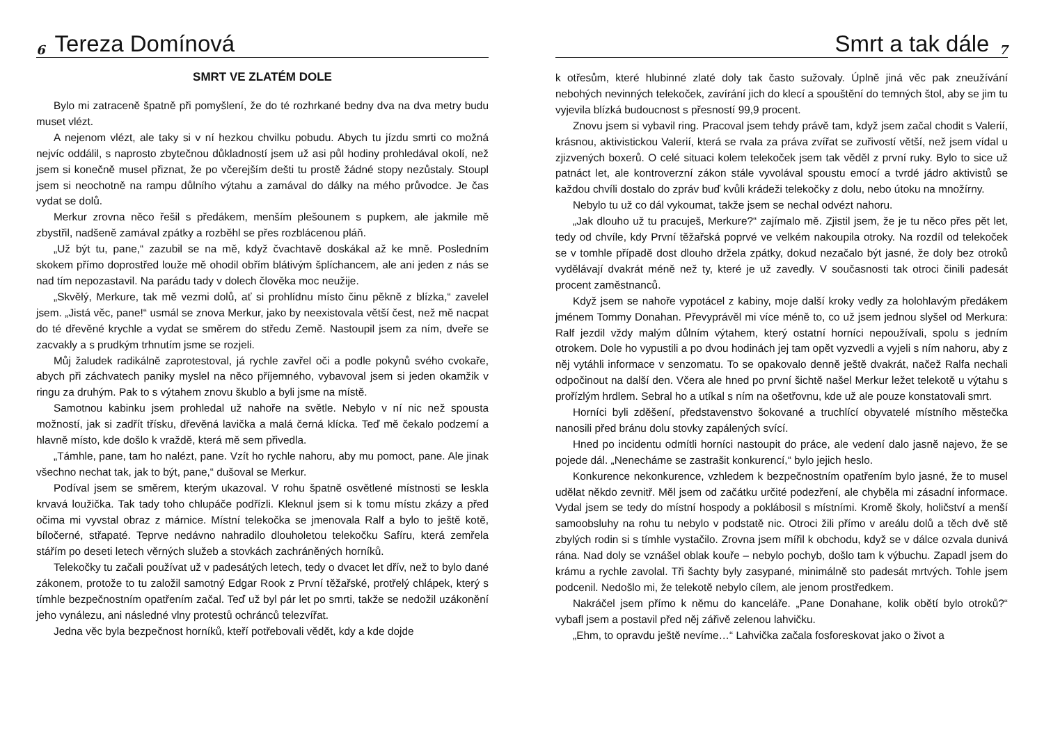6 Tereza Domínová
SMRT VE ZLATÉM DOLE
Bylo mi zatraceně špatně při pomyšlení, že do té rozhrkané bedny dva na dva metry budu muset vlézt.
A nejenom vlézt, ale taky si v ní hezkou chvilku pobudu. Abych tu jízdu smrti co možná nejvíc oddálil, s naprosto zbytečnou důkladností jsem už asi půl hodiny prohledával okolí, než jsem si konečně musel přiznat, že po včerejším dešti tu prostě žádné stopy nezůstaly. Stoupl jsem si neochotně na rampu důlního výtahu a zamával do dálky na mého průvodce. Je čas vydat se dolů.
Merkur zrovna něco řešil s předákem, menším plešounem s pupkem, ale jakmile mě zbystřil, nadšeně zamával zpátky a rozběhl se přes rozblácenou pláň.
„Už být tu, pane,“ zazubil se na mě, když čvachtavě doskákal až ke mně. Posledním skokem přímo doprostřed louže mě ohodil obřím blátivým šplíchancem, ale ani jeden z nás se nad tím nepozastavil. Na parádu tady v dolech člověka moc neužije.
„Skvělý, Merkure, tak mě vezmi dolů, ať si prohlídnu místo činu pěkně z blízka,“ zavelel jsem. „Jistá věc, pane!“ usmál se znova Merkur, jako by neexistovala větší čest, než mě nacpat do té dřevěné krychle a vydat se směrem do středu Země. Nastoupil jsem za ním, dveře se zacvakly a s prudkým trhnutím jsme se rozjeli.
Můj žaludek radikálně zaprotestoval, já rychle zavřel oči a podle pokynů svého cvokaře, abych při záchvatech paniky myslel na něco příjemného, vybavoval jsem si jeden okamžik v ringu za druhým. Pak to s výtahem znovu škublo a byli jsme na místě.
Samotnou kabinku jsem prohledal už nahoře na světle. Nebylo v ní nic než spousta možností, jak si zadřít třísku, dřevěná lavička a malá černá klícka. Teď mě čekalo podzemí a hlavně místo, kde došlo k vraždě, která mě sem přivedla.
„Támhle, pane, tam ho nalézt, pane. Vzít ho rychle nahoru, aby mu pomoct, pane. Ale jinak všechno nechat tak, jak to být, pane,“ dušoval se Merkur.
Podíval jsem se směrem, kterým ukazoval. V rohu špatně osvětlené místnosti se leskla krvavá loužička. Tak tady toho chlupáče podřízli. Kleknul jsem si k tomu místu zkázy a před očima mi vyvstal obraz z márnice. Místní telekočka se jmenovala Ralf a bylo to ještě kotě, bíločerné, střapaté. Teprve nedávno nahradilo dlouholetou telekočku Safíru, která zemřela stářím po deseti letech věrných služeb a stovkách zachráněných horníků.
Telekočky tu začali používat už v padesátých letech, tedy o dvacet let dřív, než to bylo dané zákonem, protože to tu založil samotný Edgar Rook z První těžařské, protřelý chlápek, který s tímhle bezpečnostním opatřením začal. Teď už byl pár let po smrti, takže se nedožil uzákonění jeho vynálezu, ani následné vlny protestů ochránců telezvířat.
Jedna věc byla bezpečnost horníků, kteří potřebovali vědět, kdy a kde dojde
Smrt a tak dále 7
k otřesům, které hlubinné zlaté doly tak často sužovaly. Úplně jiná věc pak zneužívání nebohých nevinných telekoček, zavírání jich do klecí a spouštění do temných štol, aby se jim tu vyjevila blízká budoucnost s přesností 99,9 procent.
Znovu jsem si vybavil ring. Pracoval jsem tehdy právě tam, když jsem začal chodit s Valerií, krásnou, aktivistickou Valerií, která se rvala za práva zvířat se zuřivostí větší, než jsem vídal u zjizvených boxerů. O celé situaci kolem telekoček jsem tak věděl z první ruky. Bylo to sice už patnáct let, ale kontroverzní zákon stále vyvolával spoustu emocí a tvrdé jádro aktivistů se každou chvíli dostalo do zpráv buď kvůli krádeži telekočky z dolu, nebo útoku na množírny.
Nebylo tu už co dál vykoumat, takže jsem se nechal odvézt nahoru.
„Jak dlouho už tu pracuješ, Merkure?“ zajímalo mě. Zjistil jsem, že je tu něco přes pět let, tedy od chvíle, kdy První těžařská poprvé ve velkém nakoupila otroky. Na rozdíl od telekoček se v tomhle případě dost dlouho držela zpátky, dokud nezačalo být jasné, že doly bez otroků vydělávají dvakrát méně než ty, které je už zavedly. V současnosti tak otroci činili padesát procent zaměstnanců.
Když jsem se nahoře vypotácel z kabiny, moje další kroky vedly za holohlavým předákem jménem Tommy Donahan. Převyprávěl mi více méně to, co už jsem jednou slyšel od Merkura: Ralf jezdil vždy malým důlním výtahem, který ostatní horníci nepoužívali, spolu s jedním otrokem. Dole ho vypustili a po dvou hodinách jej tam opět vyzvedli a vyjeli s ním nahoru, aby z něj vytáhli informace v senzomatu. To se opakovalo denně ještě dvakrát, načež Ralfa nechali odpočinout na další den. Včera ale hned po první šichtě našel Merkur ležet telekotě u výtahu s prořízlým hrdlem. Sebral ho a utíkal s ním na ošetřovnu, kde už ale pouze konstatovali smrt.
Horníci byli zděšení, představenstvo šokované a truchlící obyvatelé místního městečka nanosili před bránu dolu stovky zapálených svící.
Hned po incidentu odmítli horníci nastoupit do práce, ale vedení dalo jasně najevo, že se pojede dál. „Nenecháme se zastrašit konkurencí,“ bylo jejich heslo.
Konkurence nekonkurence, vzhledem k bezpečnostním opatřením bylo jasné, že to musel udělat někdo zevnitř. Měl jsem od začátku určité podezření, ale chyběla mi zásadní informace. Vydal jsem se tedy do místní hospody a poklábosil s místními. Kromě školy, holičství a menší samoobsluhy na rohu tu nebylo v podstatě nic. Otroci žili přímo v areálu dolů a těch dvě stě zbylých rodin si s tímhle vystačilo. Zrovna jsem mířil k obchodu, když se v dálce ozvala dunivá rána. Nad doly se vznášel oblak kouře – nebylo pochyb, došlo tam k výbuchu. Zapadl jsem do krámu a rychle zavolal. Tři šachty byly zasypané, minimálně sto padesát mrtvých. Tohle jsem podcenil. Nedošlo mi, že telekotě nebylo cílem, ale jenom prostředkem.
Nakráčel jsem přímo k němu do kanceláře. „Pane Donahane, kolik obětí bylo otroků?“ vybafl jsem a postavil před něj zářivě zelenou lahvičku.
„Ehm, to opravdu ještě nevíme…“ Lahvička začala fosforeskovat jako o život a